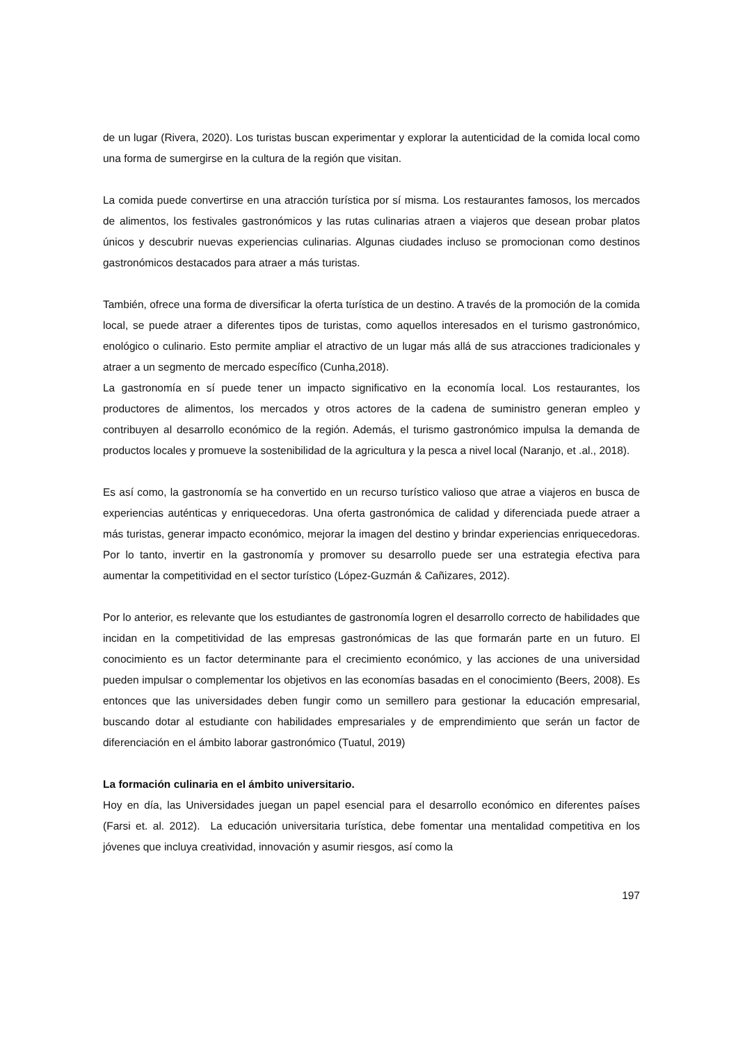de un lugar (Rivera, 2020). Los turistas buscan experimentar y explorar la autenticidad de la comida local como una forma de sumergirse en la cultura de la región que visitan.
La comida puede convertirse en una atracción turística por sí misma. Los restaurantes famosos, los mercados de alimentos, los festivales gastronómicos y las rutas culinarias atraen a viajeros que desean probar platos únicos y descubrir nuevas experiencias culinarias. Algunas ciudades incluso se promocionan como destinos gastronómicos destacados para atraer a más turistas.
También, ofrece una forma de diversificar la oferta turística de un destino. A través de la promoción de la comida local, se puede atraer a diferentes tipos de turistas, como aquellos interesados en el turismo gastronómico, enológico o culinario. Esto permite ampliar el atractivo de un lugar más allá de sus atracciones tradicionales y atraer a un segmento de mercado específico (Cunha,2018).
La gastronomía en sí puede tener un impacto significativo en la economía local. Los restaurantes, los productores de alimentos, los mercados y otros actores de la cadena de suministro generan empleo y contribuyen al desarrollo económico de la región. Además, el turismo gastronómico impulsa la demanda de productos locales y promueve la sostenibilidad de la agricultura y la pesca a nivel local (Naranjo, et .al., 2018).
Es así como, la gastronomía se ha convertido en un recurso turístico valioso que atrae a viajeros en busca de experiencias auténticas y enriquecedoras. Una oferta gastronómica de calidad y diferenciada puede atraer a más turistas, generar impacto económico, mejorar la imagen del destino y brindar experiencias enriquecedoras. Por lo tanto, invertir en la gastronomía y promover su desarrollo puede ser una estrategia efectiva para aumentar la competitividad en el sector turístico (López-Guzmán & Cañizares, 2012).
Por lo anterior, es relevante que los estudiantes de gastronomía logren el desarrollo correcto de habilidades que incidan en la competitividad de las empresas gastronómicas de las que formarán parte en un futuro. El conocimiento es un factor determinante para el crecimiento económico, y las acciones de una universidad pueden impulsar o complementar los objetivos en las economías basadas en el conocimiento (Beers, 2008). Es entonces que las universidades deben fungir como un semillero para gestionar la educación empresarial, buscando dotar al estudiante con habilidades empresariales y de emprendimiento que serán un factor de diferenciación en el ámbito laborar gastronómico (Tuatul, 2019)
La formación culinaria en el ámbito universitario.
Hoy en día, las Universidades juegan un papel esencial para el desarrollo económico en diferentes países (Farsi et. al. 2012). La educación universitaria turística, debe fomentar una mentalidad competitiva en los jóvenes que incluya creatividad, innovación y asumir riesgos, así como la
197